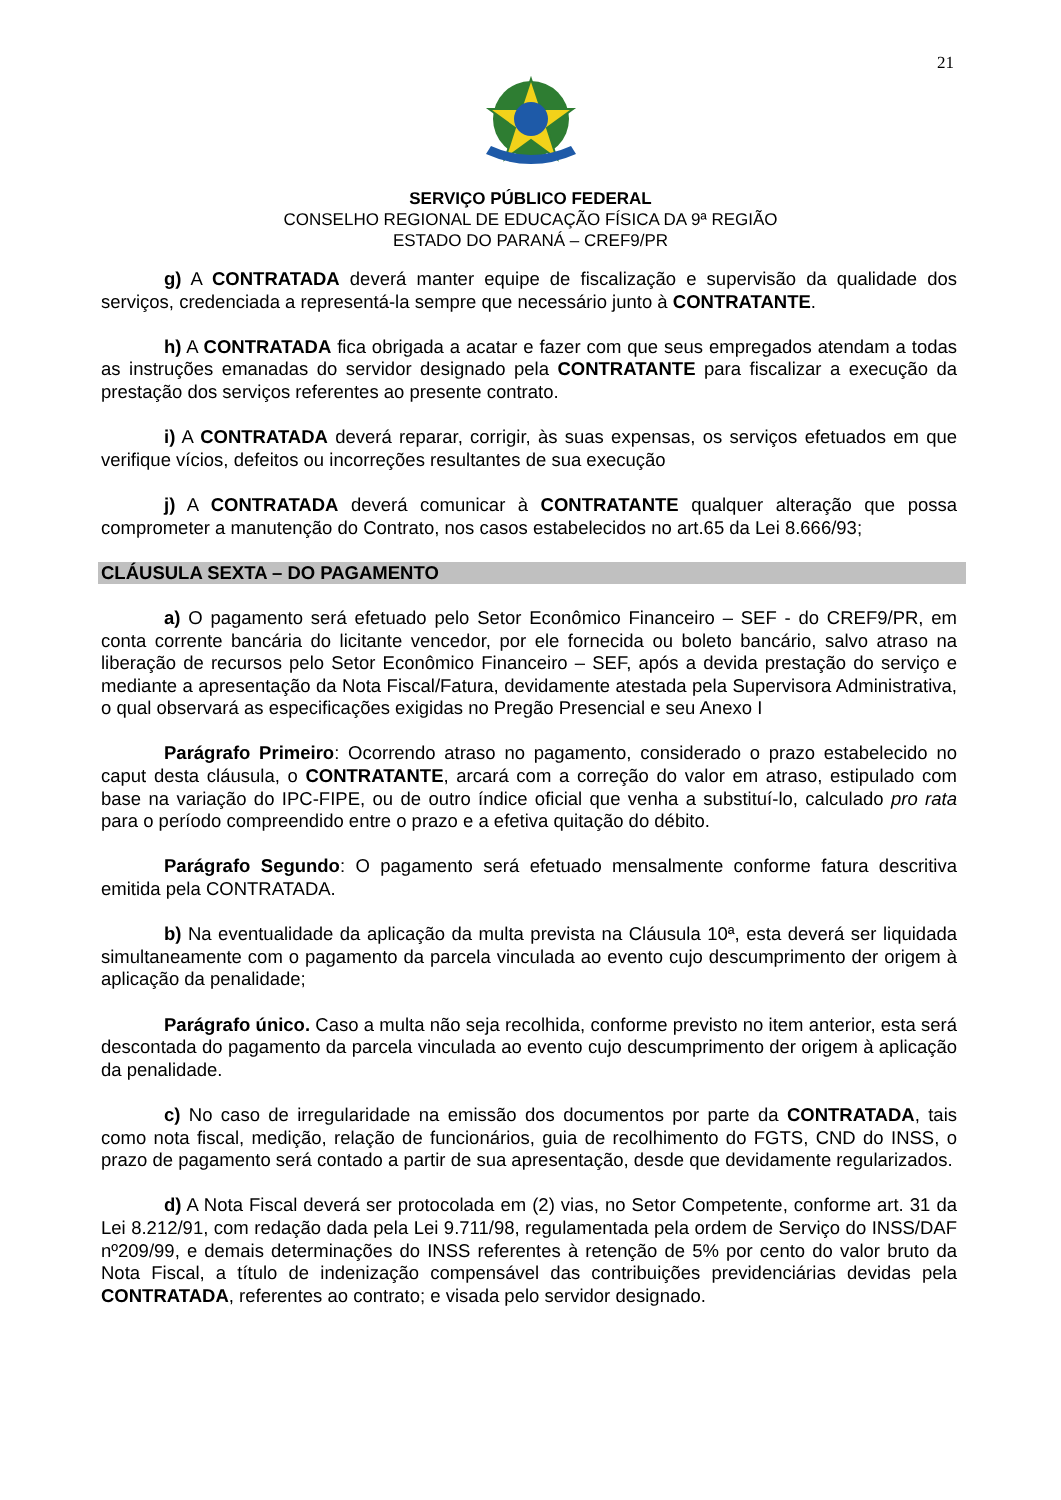21
SERVIÇO PÚBLICO FEDERAL
CONSELHO REGIONAL DE EDUCAÇÃO FÍSICA DA 9ª REGIÃO
ESTADO DO PARANÁ – CREF9/PR
g) A CONTRATADA deverá manter equipe de fiscalização e supervisão da qualidade dos serviços, credenciada a representá-la sempre que necessário junto à CONTRATANTE.
h) A CONTRATADA fica obrigada a acatar e fazer com que seus empregados atendam a todas as instruções emanadas do servidor designado pela CONTRATANTE para fiscalizar a execução da prestação dos serviços referentes ao presente contrato.
i) A CONTRATADA deverá reparar, corrigir, às suas expensas, os serviços efetuados em que verifique vícios, defeitos ou incorreções resultantes de sua execução
j) A CONTRATADA deverá comunicar à CONTRATANTE qualquer alteração que possa comprometer a manutenção do Contrato, nos casos estabelecidos no art.65 da Lei 8.666/93;
CLÁUSULA SEXTA – DO PAGAMENTO
a) O pagamento será efetuado pelo Setor Econômico Financeiro – SEF - do CREF9/PR, em conta corrente bancária do licitante vencedor, por ele fornecida ou boleto bancário, salvo atraso na liberação de recursos pelo Setor Econômico Financeiro – SEF, após a devida prestação do serviço e mediante a apresentação da Nota Fiscal/Fatura, devidamente atestada pela Supervisora Administrativa, o qual observará as especificações exigidas no Pregão Presencial e seu Anexo I
Parágrafo Primeiro: Ocorrendo atraso no pagamento, considerado o prazo estabelecido no caput desta cláusula, o CONTRATANTE, arcará com a correção do valor em atraso, estipulado com base na variação do IPC-FIPE, ou de outro índice oficial que venha a substituí-lo, calculado pro rata para o período compreendido entre o prazo e a efetiva quitação do débito.
Parágrafo Segundo: O pagamento será efetuado mensalmente conforme fatura descritiva emitida pela CONTRATADA.
b) Na eventualidade da aplicação da multa prevista na Cláusula 10ª, esta deverá ser liquidada simultaneamente com o pagamento da parcela vinculada ao evento cujo descumprimento der origem à aplicação da penalidade;
Parágrafo único. Caso a multa não seja recolhida, conforme previsto no item anterior, esta será descontada do pagamento da parcela vinculada ao evento cujo descumprimento der origem à aplicação da penalidade.
c) No caso de irregularidade na emissão dos documentos por parte da CONTRATADA, tais como nota fiscal, medição, relação de funcionários, guia de recolhimento do FGTS, CND do INSS, o prazo de pagamento será contado a partir de sua apresentação, desde que devidamente regularizados.
d) A Nota Fiscal deverá ser protocolada em (2) vias, no Setor Competente, conforme art. 31 da Lei 8.212/91, com redação dada pela Lei 9.711/98, regulamentada pela ordem de Serviço do INSS/DAF nº209/99, e demais determinações do INSS referentes à retenção de 5% por cento do valor bruto da Nota Fiscal, a título de indenização compensável das contribuições previdenciárias devidas pela CONTRATADA, referentes ao contrato; e visada pelo servidor designado.